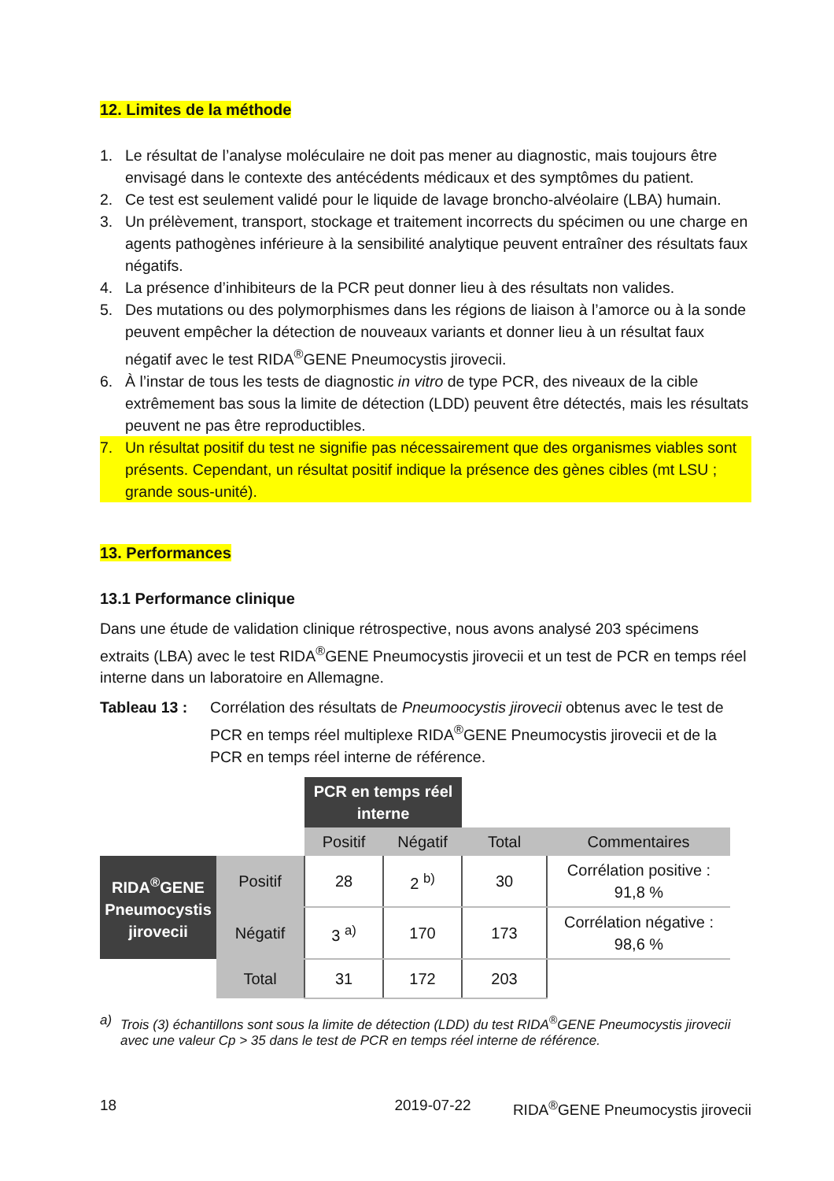12. Limites de la méthode
1. Le résultat de l’analyse moléculaire ne doit pas mener au diagnostic, mais toujours être envisagé dans le contexte des antécédents médicaux et des symptômes du patient.
2. Ce test est seulement validé pour le liquide de lavage broncho-alvéolaire (LBA) humain.
3. Un prélèvement, transport, stockage et traitement incorrects du spécimen ou une charge en agents pathogènes inférieure à la sensibilité analytique peuvent entraîner des résultats faux négatifs.
4. La présence d’inhibiteurs de la PCR peut donner lieu à des résultats non valides.
5. Des mutations ou des polymorphismes dans les régions de liaison à l’amorce ou à la sonde peuvent empêcher la détection de nouveaux variants et donner lieu à un résultat faux négatif avec le test RIDA<sup>®</sup>GENE Pneumocystis jirovecii.
6. À l’instar de tous les tests de diagnostic in vitro de type PCR, des niveaux de la cible extrêmement bas sous la limite de détection (LDD) peuvent être détectés, mais les résultats peuvent ne pas être reproductibles.
7. Un résultat positif du test ne signifie pas nécessairement que des organismes viables sont présents. Cependant, un résultat positif indique la présence des gènes cibles (mt LSU ; grande sous-unité).
13. Performances
13.1 Performance clinique
Dans une étude de validation clinique rétrospective, nous avons analysé 203 spécimens extraits (LBA) avec le test RIDA<sup>®</sup>GENE Pneumocystis jirovecii et un test de PCR en temps réel interne dans un laboratoire en Allemagne.
Tableau 13 : Corrélation des résultats de Pneumoocystis jirovecii obtenus avec le test de PCR en temps réel multiplexe RIDA<sup>®</sup>GENE Pneumocystis jirovecii et de la PCR en temps réel interne de référence.
| | | PCR en temps réel interne | | | |
| | | Positif | Négatif | Total | Commentaires |
| RIDA<sup>®</sup>GENE Pneumocystis jirovecii | Positif | 28 | 2 <sup>b)</sup> | 30 | Corrélation positive : 91,8 % |
| | Négatif | 3 <sup>a)</sup> | 170 | 173 | Corrélation négative : 98,6 % |
| | Total | 31 | 172 | 203 | |
a) Trois (3) échantillons sont sous la limite de détection (LDD) du test RIDA<sup>®</sup>GENE Pneumocystis jirovecii avec une valeur Cp > 35 dans le test de PCR en temps réel interne de référence.
18 2019-07-22 RIDA<sup>®</sup>GENE Pneumocystis jirovecii